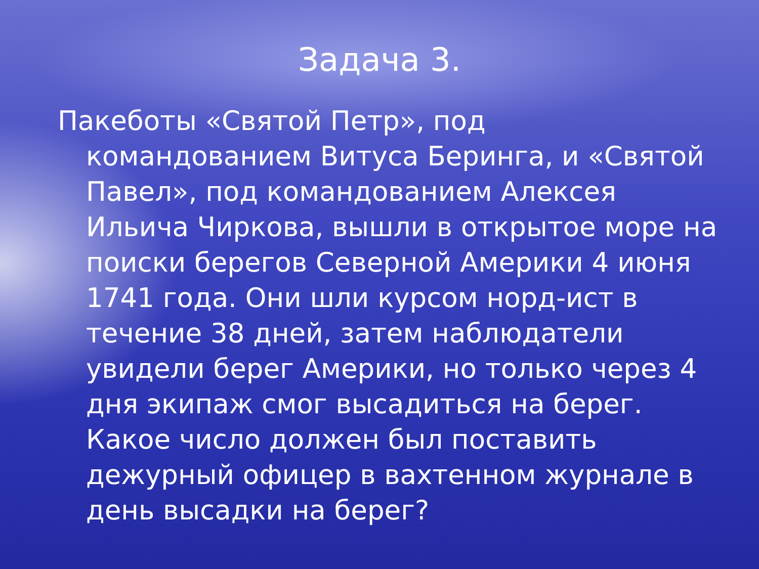Задача 3.
Пакеботы «Святой Петр», под командованием Витуса Беринга, и «Святой Павел», под командованием Алексея Ильича Чиркова, вышли в открытое море на поиски берегов Северной Америки 4 июня 1741 года. Они шли курсом норд-ист в течение 38 дней, затем наблюдатели увидели берег Америки, но только через 4 дня экипаж смог высадиться на берег. Какое число должен был поставить дежурный офицер в вахтенном журнале в день высадки на берег?